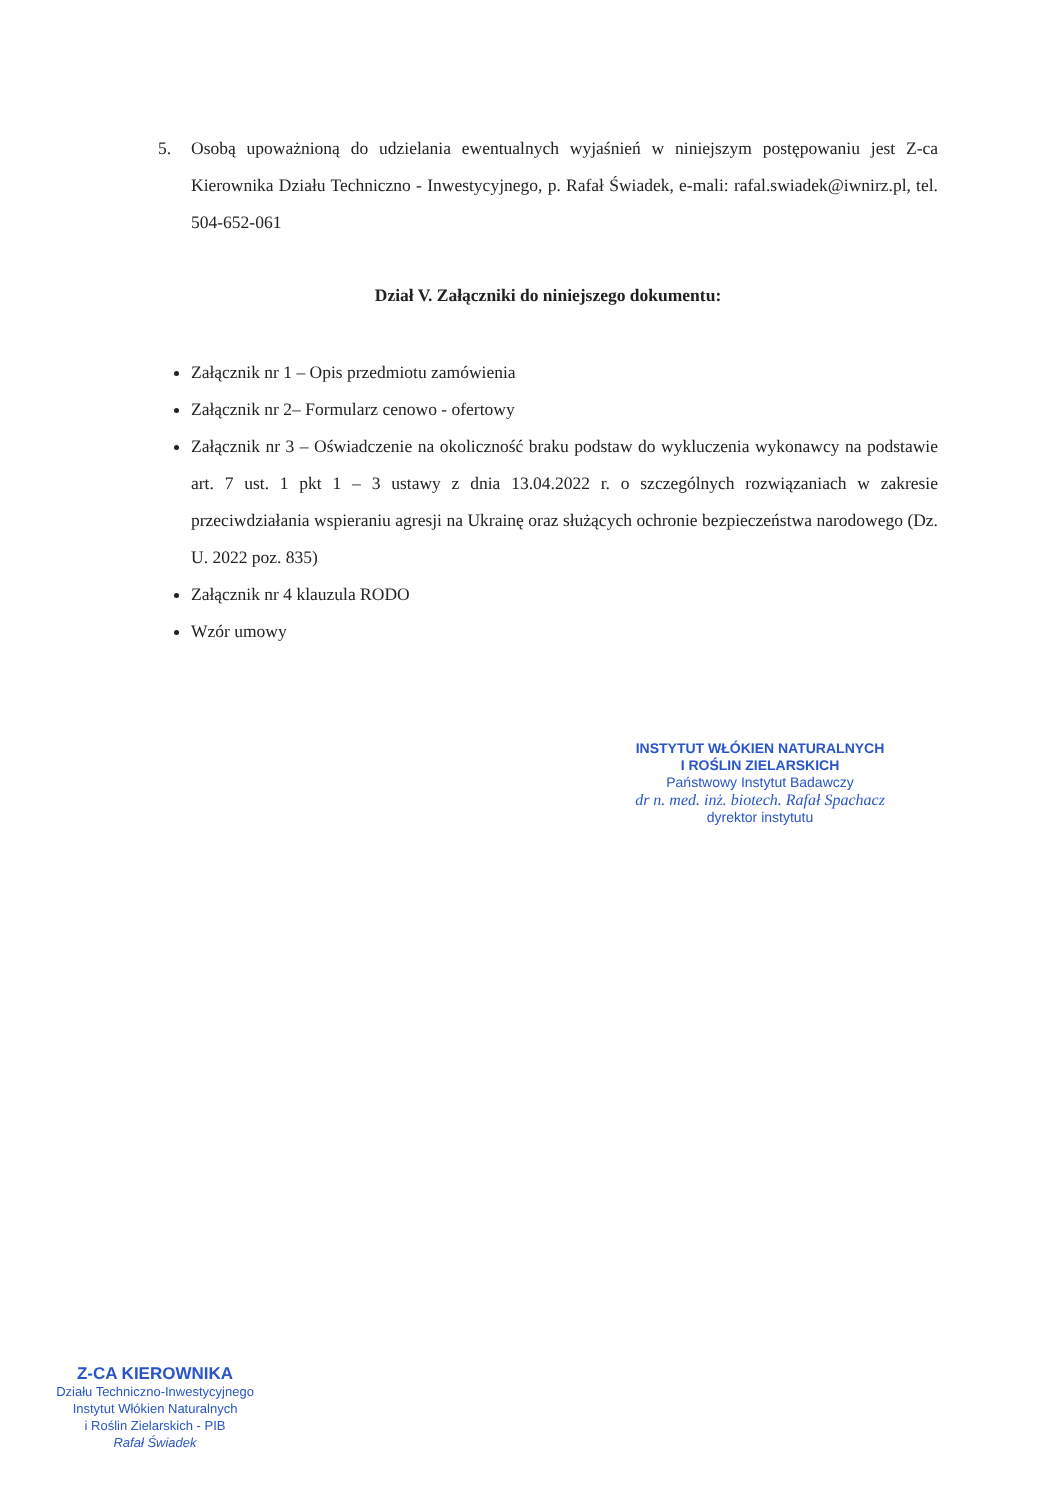5. Osobą upoważnioną do udzielania ewentualnych wyjaśnień w niniejszym postępowaniu jest Z-ca Kierownika Działu Techniczno - Inwestycyjnego, p. Rafał Świadek, e-mali: rafal.swiadek@iwnirz.pl, tel. 504-652-061
Dział V. Załączniki do niniejszego dokumentu:
Załącznik nr 1 – Opis przedmiotu zamówienia
Załącznik nr 2– Formularz cenowo - ofertowy
Załącznik nr 3 – Oświadczenie na okoliczność braku podstaw do wykluczenia wykonawcy na podstawie art. 7 ust. 1 pkt 1 – 3 ustawy z dnia 13.04.2022 r. o szczególnych rozwiązaniach w zakresie przeciwdziałania wspieraniu agresji na Ukrainę oraz służących ochronie bezpieczeństwa narodowego (Dz. U. 2022 poz. 835)
Załącznik nr 4 klauzula RODO
Wzór umowy
INSTYTUT WŁÓKIEN NATURALNYCH
I ROŚLIN ZIELARSKICH
Państwowy Instytut Badawczy
dr n. med. inż. biotech. Rafał Spachacz
dyrektor instytutu
Z-CA KIEROWNIKA
Działu Techniczno-Inwestycyjnego
Instytut Włókien Naturalnych
i Roślin Zielarskich - PIB
Rafał Świadek